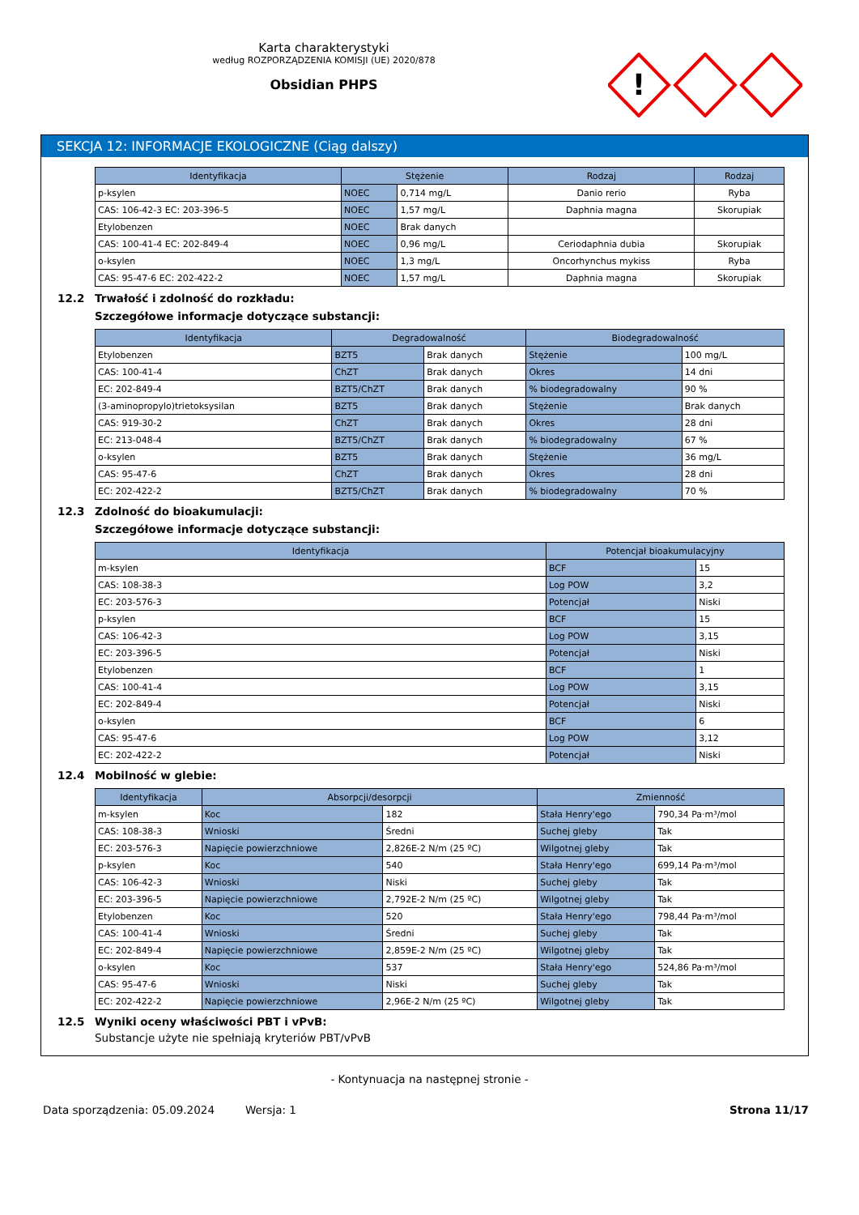Karta charakterystyki
według ROZPORZĄDZENIA KOMISJI (UE) 2020/878
Obsidian PHPS
!
SEKCJA 12: INFORMACJE EKOLOGICZNE (Ciąg dalszy)
| Identyfikacja | Stężenie | | Rodzaj | Rodzaj |
| --- | --- | --- | --- | --- |
| p-ksylen | NOEC | 0,714 mg/L | Danio rerio | Ryba |
| CAS: 106-42-3 EC: 203-396-5 | NOEC | 1,57 mg/L | Daphnia magna | Skorupiak |
| Etylobenzen | NOEC | Brak danych | | |
| CAS: 100-41-4 EC: 202-849-4 | NOEC | 0,96 mg/L | Ceriodaphnia dubia | Skorupiak |
| o-ksylen | NOEC | 1,3 mg/L | Oncorhynchus mykiss | Ryba |
| CAS: 95-47-6 EC: 202-422-2 | NOEC | 1,57 mg/L | Daphnia magna | Skorupiak |
12.2 Trwałość i zdolność do rozkładu:
Szczegółowe informacje dotyczące substancji:
| Identyfikacja | Degradowalność | | Biodegradowalność | |
| --- | --- | --- | --- | --- |
| Etylobenzen | BZT5 | Brak danych | Stężenie | 100 mg/L |
| CAS: 100-41-4 | ChZT | Brak danych | Okres | 14 dni |
| EC: 202-849-4 | BZT5/ChZT | Brak danych | % biodegradowalny | 90 % |
| (3-aminopropylo)trietoksysilan | BZT5 | Brak danych | Stężenie | Brak danych |
| CAS: 919-30-2 | ChZT | Brak danych | Okres | 28 dni |
| EC: 213-048-4 | BZT5/ChZT | Brak danych | % biodegradowalny | 67 % |
| o-ksylen | BZT5 | Brak danych | Stężenie | 36 mg/L |
| CAS: 95-47-6 | ChZT | Brak danych | Okres | 28 dni |
| EC: 202-422-2 | BZT5/ChZT | Brak danych | % biodegradowalny | 70 % |
12.3 Zdolność do bioakumulacji:
Szczegółowe informacje dotyczące substancji:
| Identyfikacja | Potencjał bioakumulacyjny | |
| --- | --- | --- |
| m-ksylen | BCF | 15 |
| CAS: 108-38-3 | Log POW | 3,2 |
| EC: 203-576-3 | Potencjał | Niski |
| p-ksylen | BCF | 15 |
| CAS: 106-42-3 | Log POW | 3,15 |
| EC: 203-396-5 | Potencjał | Niski |
| Etylobenzen | BCF | 1 |
| CAS: 100-41-4 | Log POW | 3,15 |
| EC: 202-849-4 | Potencjał | Niski |
| o-ksylen | BCF | 6 |
| CAS: 95-47-6 | Log POW | 3,12 |
| EC: 202-422-2 | Potencjał | Niski |
12.4 Mobilność w glebie:
| Identyfikacja | Absorpcji/desorpcji | | Zmienność | |
| --- | --- | --- | --- | --- |
| m-ksylen | Koc | 182 | Stała Henry'ego | 790,34 Pa·m³/mol |
| CAS: 108-38-3 | Wnioski | Średni | Suchej gleby | Tak |
| EC: 203-576-3 | Napięcie powierzchniowe | 2,826E-2 N/m (25 ºC) | Wilgotnej gleby | Tak |
| p-ksylen | Koc | 540 | Stała Henry'ego | 699,14 Pa·m³/mol |
| CAS: 106-42-3 | Wnioski | Niski | Suchej gleby | Tak |
| EC: 203-396-5 | Napięcie powierzchniowe | 2,792E-2 N/m (25 ºC) | Wilgotnej gleby | Tak |
| Etylobenzen | Koc | 520 | Stała Henry'ego | 798,44 Pa·m³/mol |
| CAS: 100-41-4 | Wnioski | Średni | Suchej gleby | Tak |
| EC: 202-849-4 | Napięcie powierzchniowe | 2,859E-2 N/m (25 ºC) | Wilgotnej gleby | Tak |
| o-ksylen | Koc | 537 | Stała Henry'ego | 524,86 Pa·m³/mol |
| CAS: 95-47-6 | Wnioski | Niski | Suchej gleby | Tak |
| EC: 202-422-2 | Napięcie powierzchniowe | 2,96E-2 N/m (25 ºC) | Wilgotnej gleby | Tak |
12.5 Wyniki oceny właściwości PBT i vPvB:
Substancje użyte nie spełniają kryteriów PBT/vPvB
- Kontynuacja na następnej stronie -
Data sporządzenia: 05.09.2024 Wersja: 1 Strona 11/17